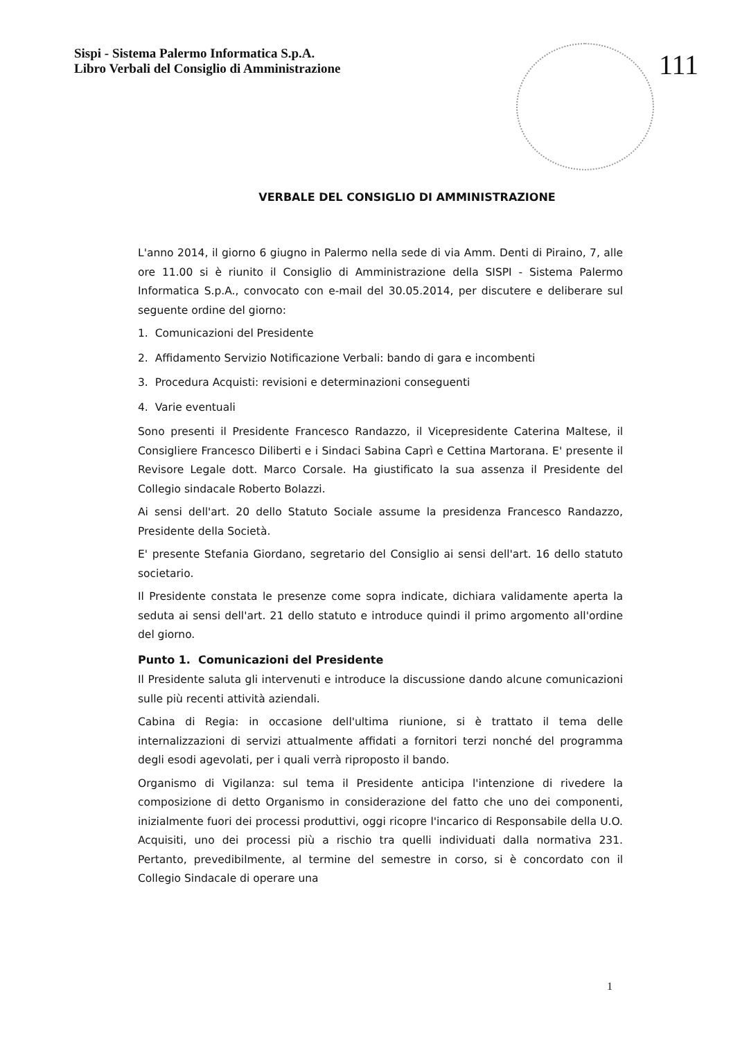Sispi - Sistema Palermo Informatica S.p.A.
Libro Verbali del Consiglio di Amministrazione
111
VERBALE DEL CONSIGLIO DI AMMINISTRAZIONE
L'anno 2014, il giorno 6 giugno in Palermo nella sede di via Amm. Denti di Piraino, 7, alle ore 11.00 si è riunito il Consiglio di Amministrazione della SISPI - Sistema Palermo Informatica S.p.A., convocato con e-mail del 30.05.2014, per discutere e deliberare sul seguente ordine del giorno:
1. Comunicazioni del Presidente
2. Affidamento Servizio Notificazione Verbali: bando di gara e incombenti
3. Procedura Acquisti: revisioni e determinazioni conseguenti
4. Varie eventuali
Sono presenti il Presidente Francesco Randazzo, il Vicepresidente Caterina Maltese, il Consigliere Francesco Diliberti e i Sindaci Sabina Caprì e Cettina Martorana. E' presente il Revisore Legale dott. Marco Corsale. Ha giustificato la sua assenza il Presidente del Collegio sindacale Roberto Bolazzi.
Ai sensi dell'art. 20 dello Statuto Sociale assume la presidenza Francesco Randazzo, Presidente della Società.
E' presente Stefania Giordano, segretario del Consiglio ai sensi dell'art. 16 dello statuto societario.
Il Presidente constata le presenze come sopra indicate, dichiara validamente aperta la seduta ai sensi dell'art. 21 dello statuto e introduce quindi il primo argomento all'ordine del giorno.
Punto 1. Comunicazioni del Presidente
Il Presidente saluta gli intervenuti e introduce la discussione dando alcune comunicazioni sulle più recenti attività aziendali.
Cabina di Regia: in occasione dell'ultima riunione, si è trattato il tema delle internalizzazioni di servizi attualmente affidati a fornitori terzi nonché del programma degli esodi agevolati, per i quali verrà riproposto il bando.
Organismo di Vigilanza: sul tema il Presidente anticipa l'intenzione di rivedere la composizione di detto Organismo in considerazione del fatto che uno dei componenti, inizialmente fuori dei processi produttivi, oggi ricopre l'incarico di Responsabile della U.O. Acquisiti, uno dei processi più a rischio tra quelli individuati dalla normativa 231. Pertanto, prevedibilmente, al termine del semestre in corso, si è concordato con il Collegio Sindacale di operare una
1